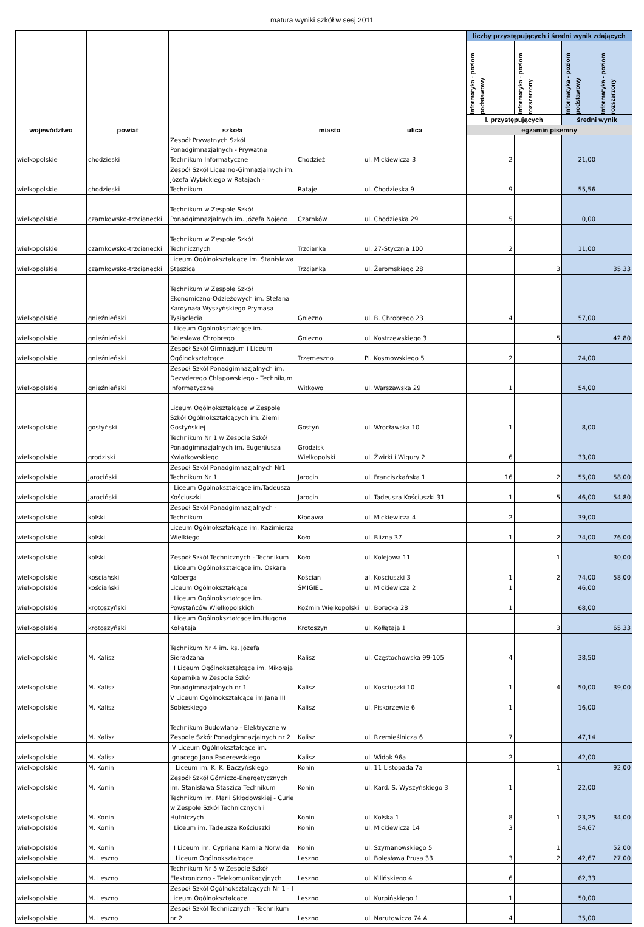matura wyniki szkół w sesj 2011
| województwo | powiat | szkoła | miasto | ulica | liczby przystępujących i średni wynik zdających | | | |
| --- | --- | --- | --- | --- | --- | --- | --- | --- |
| | | | | | Informatyka - poziom podstawowy | Informatyka - poziom rozszerzony | Informatyka - poziom podstawowy | Informatyka - poziom rozszerzony |
| | | | | | l. przystępujących | | średni wynik | |
| | | | | | egzamin pisemny | | | |
| wielkopolskie | chodzieski | Zespół Prywatnych Szkół Ponadgimnazjalnych - Prywatne Technikum Informatyczne | Chodzież | ul. Mickiewicza 3 | 2 | | 21,00 | |
| wielkopolskie | chodzieski | Zespół Szkół Licealno-Gimnazjalnych im. Józefa Wybickiego w Ratajach - Technikum | Rataje | ul. Chodzieska 9 | 9 | | 55,56 | |
| wielkopolskie | czarnkowsko-trzcianecki | Technikum w Zespole Szkół Ponadgimnazjalnych im. Józefa Nojego | Czarnków | ul. Chodzieska 29 | 5 | | 0,00 | |
| wielkopolskie | czarnkowsko-trzcianecki | Technikum w Zespole Szkół Technicznych | Trzcianka | ul. 27-Stycznia 100 | 2 | | 11,00 | |
| wielkopolskie | czarnkowsko-trzcianecki | Liceum Ogólnokształcące im. Stanisława Staszica | Trzcianka | ul. Żeromskiego 28 | | 3 | | 35,33 |
| wielkopolskie | gnieźnieński | Technikum w Zespole Szkół Ekonomiczno-Odzieżowych im. Stefana Kardynała Wyszyńskiego Prymasa Tysiąclecia | Gniezno | ul. B. Chrobrego 23 | 4 | | 57,00 | |
| wielkopolskie | gnieźnieński | I Liceum Ogólnokształcące im. Bolesława Chrobrego | Gniezno | ul. Kostrzewskiego 3 | | 5 | | 42,80 |
| wielkopolskie | gnieźnieński | Zespół Szkół Gimnazjum i Liceum Ogólnokształcące | Trzemeszno | Pl. Kosmowskiego 5 | 2 | | 24,00 | |
| wielkopolskie | gnieźnieński | Zespół Szkół Ponadgimnazjalnych im. Dezyderego Chłapowskiego - Technikum Informatyczne | Witkowo | ul. Warszawska 29 | 1 | | 54,00 | |
| wielkopolskie | gostyński | Liceum Ogólnokształcące w Zespole Szkół Ogólnokształcących im. Ziemi Gostyńskiej | Gostyń | ul. Wrocławska 10 | 1 | | 8,00 | |
| wielkopolskie | grodziski | Technikum Nr 1 w Zespole Szkół Ponadgimnazjalnych im. Eugeniusza Kwiatkowskiego | Grodzisk Wielkopolski | ul. Żwirki i Wigury 2 | 6 | | 33,00 | |
| wielkopolskie | jarociński | Zespół Szkół Ponadgimnazjalnych Nr1 Technikum Nr 1 | Jarocin | ul. Franciszkańska 1 | 16 | 2 | 55,00 | 58,00 |
| wielkopolskie | jarociński | I Liceum Ogólnokształcące im.Tadeusza Kościuszki | Jarocin | ul. Tadeusza Kościuszki 31 | 1 | 5 | 46,00 | 54,80 |
| wielkopolskie | kolski | Zespół Szkół Ponadgimnazjalnych - Technikum | Kłodawa | ul. Mickiewicza 4 | 2 | | 39,00 | |
| wielkopolskie | kolski | Liceum Ogólnokształcące im. Kazimierza Wielkiego | Koło | ul. Blizna 37 | 1 | 2 | 74,00 | 76,00 |
| wielkopolskie | kolski | Zespół Szkół Technicznych - Technikum | Koło | ul. Kolejowa 11 | | 1 | | 30,00 |
| wielkopolskie | kościański | I Liceum Ogólnokształcące im. Oskara Kolberga | Kościan | al. Kościuszki 3 | 1 | 2 | 74,00 | 58,00 |
| wielkopolskie | kościański | Liceum Ogólnokształcące | ŚMIGIEL | ul. Mickiewicza 2 | 1 | | 46,00 | |
| wielkopolskie | krotoszyński | I Liceum Ogólnokształcące im. Powstańców Wielkopolskich | Koźmin Wielkopolski | ul. Borecka 28 | 1 | | 68,00 | |
| wielkopolskie | krotoszyński | I Liceum Ogólnokształcące im.Hugona Kołłątaja | Krotoszyn | ul. Kołłątaja 1 | | 3 | | 65,33 |
| wielkopolskie | M. Kalisz | Technikum Nr 4 im. ks. Józefa Sieradzana | Kalisz | ul. Częstochowska 99-105 | 4 | | 38,50 | |
| wielkopolskie | M. Kalisz | III Liceum Ogólnokształcące im. Mikołaja Kopernika w Zespole Szkół Ponadgimnazjalnych nr 1 | Kalisz | ul. Kościuszki 10 | 1 | 4 | 50,00 | 39,00 |
| wielkopolskie | M. Kalisz | V Liceum Ogólnokształcące im.Jana III Sobieskiego | Kalisz | ul. Piskorzewie 6 | 1 | | 16,00 | |
| wielkopolskie | M. Kalisz | Technikum Budowlano - Elektryczne w Zespole Szkół Ponadgimnazjalnych nr 2 | Kalisz | ul. Rzemieślnicza 6 | 7 | | 47,14 | |
| wielkopolskie | M. Kalisz | IV Liceum Ogólnokształcące im. Ignacego Jana Paderewskiego | Kalisz | ul. Widok 96a | 2 | | 42,00 | |
| wielkopolskie | M. Konin | II Liceum im. K. K. Baczyńskiego | Konin | ul. 11 Listopada 7a | | 1 | | 92,00 |
| wielkopolskie | M. Konin | Zespół Szkół Górniczo-Energetycznych im. Stanisława Staszica Technikum | Konin | ul. Kard. S. Wyszyńskiego 3 | 1 | | 22,00 | |
| wielkopolskie | M. Konin | Technikum im. Marii Skłodowskiej - Curie w Zespole Szkół Technicznych i Hutniczych | Konin | ul. Kolska 1 | 8 | 1 | 23,25 | 34,00 |
| wielkopolskie | M. Konin | I Liceum im. Tadeusza Kościuszki | Konin | ul. Mickiewicza 14 | 3 | | 54,67 | |
| wielkopolskie | M. Konin | III Liceum im. Cypriana Kamila Norwida | Konin | ul. Szymanowskiego 5 | | 1 | | 52,00 |
| wielkopolskie | M. Leszno | II Liceum Ogólnokształcące | Leszno | ul. Bolesława Prusa 33 | 3 | 2 | 42,67 | 27,00 |
| wielkopolskie | M. Leszno | Technikum Nr 5 w Zespole Szkół Elektroniczno - Telekomunikacyjnych | Leszno | ul. Kilińskiego 4 | 6 | | 62,33 | |
| wielkopolskie | M. Leszno | Zespół Szkół Ogólnokształcących Nr 1 - I Liceum Ogólnokształcące | Leszno | ul. Kurpińskiego 1 | 1 | | 50,00 | |
| wielkopolskie | M. Leszno | Zespół Szkół Technicznych - Technikum nr 2 | Leszno | ul. Narutowicza 74 A | 4 | | 35,00 | |